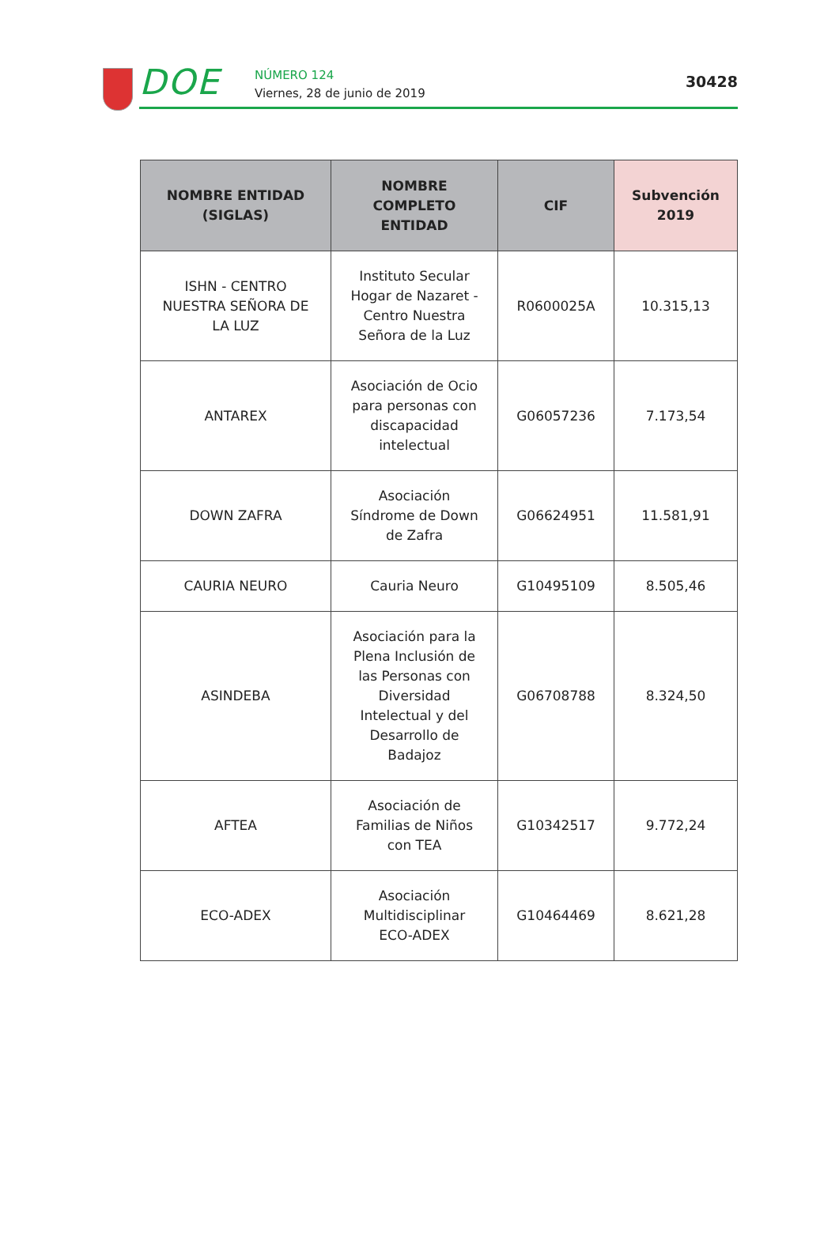DOE
NÚMERO 124
Viernes, 28 de junio de 2019
30428
| NOMBRE ENTIDAD (SIGLAS) | NOMBRE COMPLETO ENTIDAD | CIF | Subvención 2019 |
| --- | --- | --- | --- |
| ISHN - CENTRO NUESTRA SEÑORA DE LA LUZ | Instituto Secular Hogar de Nazaret - Centro Nuestra Señora de la Luz | R0600025A | 10.315,13 |
| ANTAREX | Asociación de Ocio para personas con discapacidad intelectual | G06057236 | 7.173,54 |
| DOWN ZAFRA | Asociación Síndrome de Down de Zafra | G06624951 | 11.581,91 |
| CAURIA NEURO | Cauria Neuro | G10495109 | 8.505,46 |
| ASINDEBA | Asociación para la Plena Inclusión de las Personas con Diversidad Intelectual y del Desarrollo de Badajoz | G06708788 | 8.324,50 |
| AFTEA | Asociación de Familias de Niños con TEA | G10342517 | 9.772,24 |
| ECO-ADEX | Asociación Multidisciplinar ECO-ADEX | G10464469 | 8.621,28 |